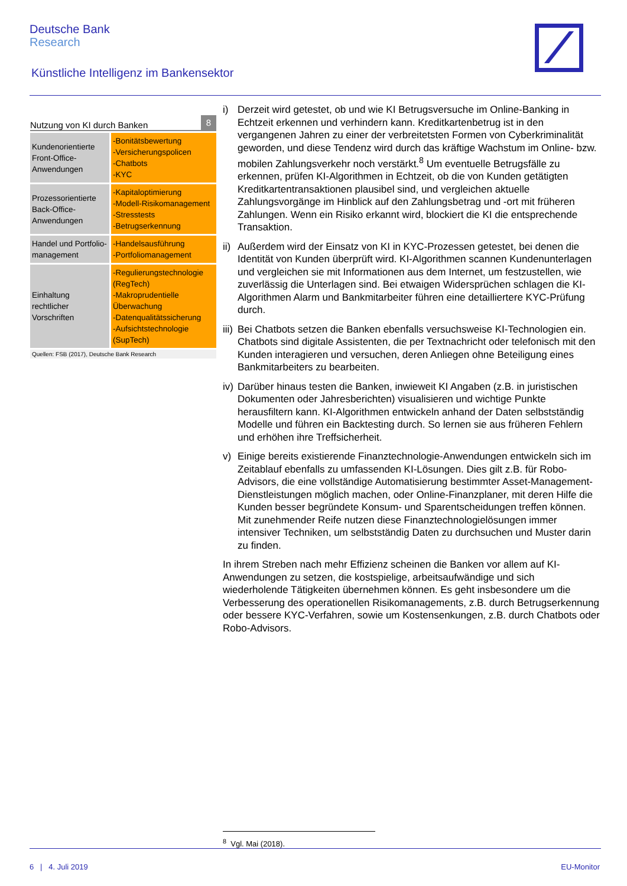Deutsche Bank
Research
Künstliche Intelligenz im Bankensektor
Nutzung von KI durch Banken 8
| Kundenorientierte Front-Office-Anwendungen | -Bonitätsbewertung -Versicherungspolicen -Chatbots -KYC |
| Prozessorientierte Back-Office-Anwendungen | -Kapitaloptimierung -Modell-Risikomanagement -Stresstests -Betrugserkennung |
| Handel und Portfolio-management | -Handelsausführung -Portfoliomanagement |
| Einhaltung rechtlicher Vorschriften | -Regulierungstechnologie (RegTech) -Makroprudentielle Überwachung -Datenqualitätssicherung -Aufsichtstechnologie (SupTech) |
Quellen: FSB (2017), Deutsche Bank Research
i) Derzeit wird getestet, ob und wie KI Betrugsversuche im Online-Banking in Echtzeit erkennen und verhindern kann. Kreditkartenbetrug ist in den vergangenen Jahren zu einer der verbreitetsten Formen von Cyberkriminalität geworden, und diese Tendenz wird durch das kräftige Wachstum im Online- bzw. mobilen Zahlungsverkehr noch verstärkt.<sup>8</sup> Um eventuelle Betrugsfälle zu erkennen, prüfen KI-Algorithmen in Echtzeit, ob die von Kunden getätigten Kreditkartentransaktionen plausibel sind, und vergleichen aktuelle Zahlungsvorgänge im Hinblick auf den Zahlungsbetrag und -ort mit früheren Zahlungen. Wenn ein Risiko erkannt wird, blockiert die KI die entsprechende Transaktion.
ii)
Außerdem wird der Einsatz von KI in KYC-Prozessen getestet, bei denen die Identität von Kunden überprüft wird. KI-Algorithmen scannen Kundenunterlagen und vergleichen sie mit Informationen aus dem Internet, um festzustellen, wie zuverlässig die Unterlagen sind. Bei etwaigen Widersprüchen schlagen die KI-Algorithmen Alarm und Bankmitarbeiter führen eine detailliertere KYC-Prüfung durch.
iii)
Bei Chatbots setzen die Banken ebenfalls versuchsweise KI-Technologien ein. Chatbots sind digitale Assistenten, die per Textnachricht oder telefonisch mit den Kunden interagieren und versuchen, deren Anliegen ohne Beteiligung eines Bankmitarbeiters zu bearbeiten.
iv)
Darüber hinaus testen die Banken, inwieweit KI Angaben (z.B. in juristischen Dokumenten oder Jahresberichten) visualisieren und wichtige Punkte herausfiltern kann. KI-Algorithmen entwickeln anhand der Daten selbstständig Modelle und führen ein Backtesting durch. So lernen sie aus früheren Fehlern und erhöhen ihre Treffsicherheit.
v) Einige bereits existierende Finanztechnologie-Anwendungen entwickeln sich im Zeitablauf ebenfalls zu umfassenden KI-Lösungen. Dies gilt z.B. für Robo-Advisors, die eine vollständige Automatisierung bestimmter Asset-Management-Dienstleistungen möglich machen, oder Online-Finanzplaner, mit deren Hilfe die Kunden besser begründete Konsum- und Sparentscheidungen treffen können. Mit zunehmender Reife nutzen diese Finanztechnologielösungen immer intensiver Techniken, um selbstständig Daten zu durchsuchen und Muster darin zu finden.
In ihrem Streben nach mehr Effizienz scheinen die Banken vor allem auf KI-Anwendungen zu setzen, die kostspielige, arbeitsaufwändige und sich wiederholende Tätigkeiten übernehmen können. Es geht insbesondere um die Verbesserung des operationellen Risikomanagements, z.B. durch Betrugserkennung oder bessere KYC-Verfahren, sowie um Kostensenkungen, z.B. durch Chatbots oder Robo-Advisors.
<sup>8</sup> Vgl. Mai (2018).
6 | 4. Juli 2019 EU-Monitor